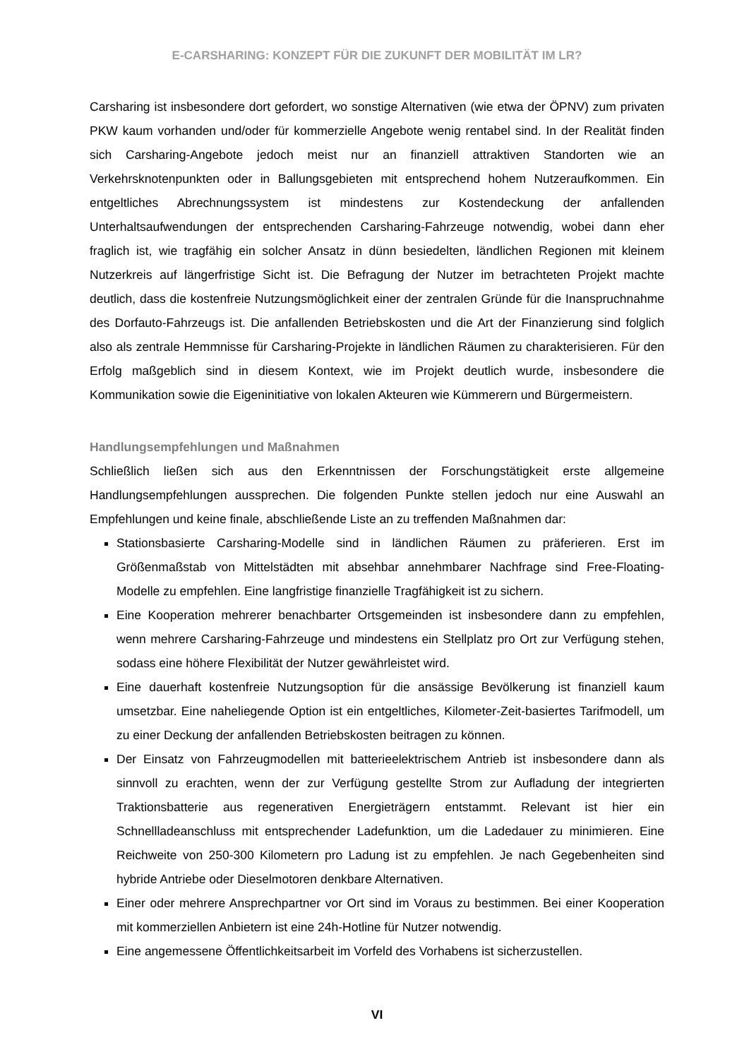E-CARSHARING: KONZEPT FÜR DIE ZUKUNFT DER MOBILITÄT IM LR?
Carsharing ist insbesondere dort gefordert, wo sonstige Alternativen (wie etwa der ÖPNV) zum privaten PKW kaum vorhanden und/oder für kommerzielle Angebote wenig rentabel sind. In der Realität finden sich Carsharing-Angebote jedoch meist nur an finanziell attraktiven Standorten wie an Verkehrsknotenpunkten oder in Ballungsgebieten mit entsprechend hohem Nutzeraufkommen. Ein entgeltliches Abrechnungssystem ist mindestens zur Kostendeckung der anfallenden Unterhaltsaufwendungen der entsprechenden Carsharing-Fahrzeuge notwendig, wobei dann eher fraglich ist, wie tragfähig ein solcher Ansatz in dünn besiedelten, ländlichen Regionen mit kleinem Nutzerkreis auf längerfristige Sicht ist. Die Befragung der Nutzer im betrachteten Projekt machte deutlich, dass die kostenfreie Nutzungsmöglichkeit einer der zentralen Gründe für die Inanspruchnahme des Dorfauto-Fahrzeugs ist. Die anfallenden Betriebskosten und die Art der Finanzierung sind folglich also als zentrale Hemmnisse für Carsharing-Projekte in ländlichen Räumen zu charakterisieren. Für den Erfolg maßgeblich sind in diesem Kontext, wie im Projekt deutlich wurde, insbesondere die Kommunikation sowie die Eigeninitiative von lokalen Akteuren wie Kümmerern und Bürgermeistern.
Handlungsempfehlungen und Maßnahmen
Schließlich ließen sich aus den Erkenntnissen der Forschungstätigkeit erste allgemeine Handlungsempfehlungen aussprechen. Die folgenden Punkte stellen jedoch nur eine Auswahl an Empfehlungen und keine finale, abschließende Liste an zu treffenden Maßnahmen dar:
Stationsbasierte Carsharing-Modelle sind in ländlichen Räumen zu präferieren. Erst im Größenmaßstab von Mittelstädten mit absehbar annehmbarer Nachfrage sind Free-Floating-Modelle zu empfehlen. Eine langfristige finanzielle Tragfähigkeit ist zu sichern.
Eine Kooperation mehrerer benachbarter Ortsgemeinden ist insbesondere dann zu empfehlen, wenn mehrere Carsharing-Fahrzeuge und mindestens ein Stellplatz pro Ort zur Verfügung stehen, sodass eine höhere Flexibilität der Nutzer gewährleistet wird.
Eine dauerhaft kostenfreie Nutzungsoption für die ansässige Bevölkerung ist finanziell kaum umsetzbar. Eine naheliegende Option ist ein entgeltliches, Kilometer-Zeit-basiertes Tarifmodell, um zu einer Deckung der anfallenden Betriebskosten beitragen zu können.
Der Einsatz von Fahrzeugmodellen mit batterieelektrischem Antrieb ist insbesondere dann als sinnvoll zu erachten, wenn der zur Verfügung gestellte Strom zur Aufladung der integrierten Traktionsbatterie aus regenerativen Energieträgern entstammt. Relevant ist hier ein Schnellladeanschluss mit entsprechender Ladefunktion, um die Ladedauer zu minimieren. Eine Reichweite von 250-300 Kilometern pro Ladung ist zu empfehlen. Je nach Gegebenheiten sind hybride Antriebe oder Dieselmotoren denkbare Alternativen.
Einer oder mehrere Ansprechpartner vor Ort sind im Voraus zu bestimmen. Bei einer Kooperation mit kommerziellen Anbietern ist eine 24h-Hotline für Nutzer notwendig.
Eine angemessene Öffentlichkeitsarbeit im Vorfeld des Vorhabens ist sicherzustellen.
VI